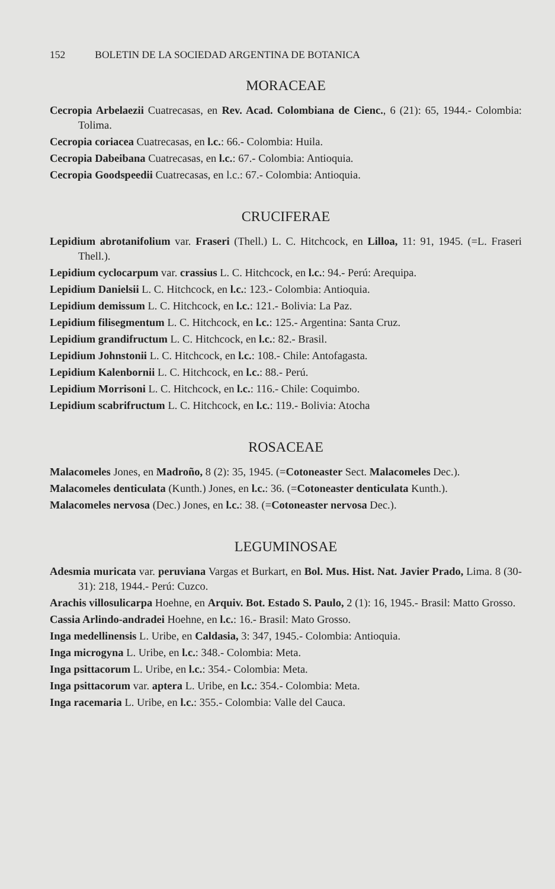152 BOLETIN DE LA SOCIEDAD ARGENTINA DE BOTANICA
MORACEAE
Cecropia Arbelaezii Cuatrecasas, en Rev. Acad. Colombiana de Cienc., 6 (21): 65, 1944.- Colombia: Tolima.
Cecropia coriacea Cuatrecasas, en l.c.: 66.- Colombia: Huila.
Cecropia Dabeibana Cuatrecasas, en l.c.: 67.- Colombia: Antioquia.
Cecropia Goodspeedii Cuatrecasas, en l.c.: 67.- Colombia: Antioquia.
CRUCIFERAE
Lepidium abrotanifolium var. Fraseri (Thell.) L. C. Hitchcock, en Lilloa, 11: 91, 1945. (=L. Fraseri Thell.).
Lepidium cyclocarpum var. crassius L. C. Hitchcock, en l.c.: 94.- Perú: Arequipa.
Lepidium Danielsii L. C. Hitchcock, en l.c.: 123.- Colombia: Antioquia.
Lepidium demissum L. C. Hitchcock, en l.c.: 121.- Bolivia: La Paz.
Lepidium filisegmentum L. C. Hitchcock, en l.c.: 125.- Argentina: Santa Cruz.
Lepidium grandifructum L. C. Hitchcock, en l.c.: 82.- Brasil.
Lepidium Johnstonii L. C. Hitchcock, en l.c.: 108.- Chile: Antofagasta.
Lepidium Kalenbornii L. C. Hitchcock, en l.c.: 88.- Perú.
Lepidium Morrisoni L. C. Hitchcock, en l.c.: 116.- Chile: Coquimbo.
Lepidium scabrifructum L. C. Hitchcock, en l.c.: 119.- Bolivia: Atocha
ROSACEAE
Malacomeles Jones, en Madroño, 8 (2): 35, 1945. (=Cotoneaster Sect. Malacomeles Dec.).
Malacomeles denticulata (Kunth.) Jones, en l.c.: 36. (=Cotoneaster denticulata Kunth.).
Malacomeles nervosa (Dec.) Jones, en l.c.: 38. (=Cotoneaster nervosa Dec.).
LEGUMINOSAE
Adesmia muricata var. peruviana Vargas et Burkart, en Bol. Mus. Hist. Nat. Javier Prado, Lima. 8 (30-31): 218, 1944.- Perú: Cuzco.
Arachis villosulicarpa Hoehne, en Arquiv. Bot. Estado S. Paulo, 2 (1): 16, 1945.- Brasil: Matto Grosso.
Cassia Arlindo-andradei Hoehne, en l.c.: 16.- Brasil: Mato Grosso.
Inga medellinensis L. Uribe, en Caldasia, 3: 347, 1945.- Colombia: Antioquia.
Inga microgyna L. Uribe, en l.c.: 348.- Colombia: Meta.
Inga psittacorum L. Uribe, en l.c.: 354.- Colombia: Meta.
Inga psittacorum var. aptera L. Uribe, en l.c.: 354.- Colombia: Meta.
Inga racemaria L. Uribe, en l.c.: 355.- Colombia: Valle del Cauca.